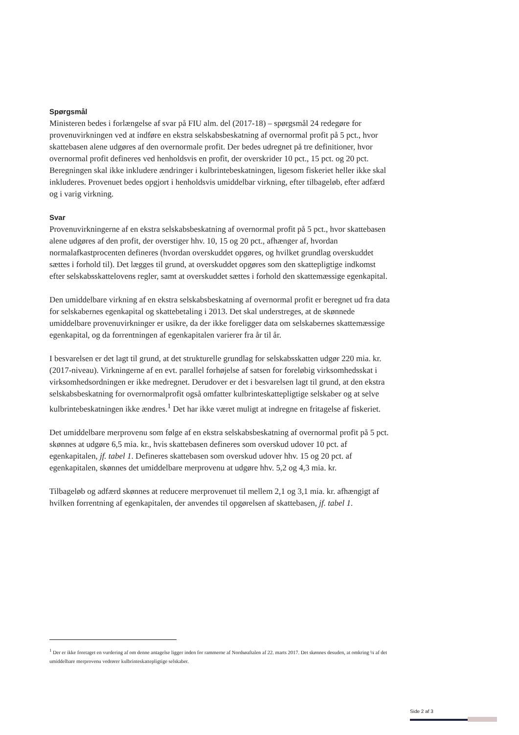Spørgsmål
Ministeren bedes i forlængelse af svar på FIU alm. del (2017-18) – spørgsmål 24 redegøre for provenuvirkningen ved at indføre en ekstra selskabsbeskatning af overnormal profit på 5 pct., hvor skattebasen alene udgøres af den overnormale profit. Der bedes udregnet på tre definitioner, hvor overnormal profit defineres ved henholdsvis en profit, der overskrider 10 pct., 15 pct. og 20 pct. Beregningen skal ikke inkludere ændringer i kulbrintebeskatningen, ligesom fiskeriet heller ikke skal inkluderes. Provenuet bedes opgjort i henholdsvis umiddelbar virkning, efter tilbageløb, efter adfærd og i varig virkning.
Svar
Provenuvirkningerne af en ekstra selskabsbeskatning af overnormal profit på 5 pct., hvor skattebasen alene udgøres af den profit, der overstiger hhv. 10, 15 og 20 pct., afhænger af, hvordan normalafkastprocenten defineres (hvordan overskuddet opgøres, og hvilket grundlag overskuddet sættes i forhold til). Det lægges til grund, at overskuddet opgøres som den skattepligtige indkomst efter selskabsskattelovens regler, samt at overskuddet sættes i forhold den skattemæssige egenkapital.
Den umiddelbare virkning af en ekstra selskabsbeskatning af overnormal profit er beregnet ud fra data for selskabernes egenkapital og skattebetaling i 2013. Det skal understreges, at de skønnede umiddelbare provenuvirkninger er usikre, da der ikke foreligger data om selskabernes skattemæssige egenkapital, og da forrentningen af egenkapitalen varierer fra år til år.
I besvarelsen er det lagt til grund, at det strukturelle grundlag for selskabsskatten udgør 220 mia. kr. (2017-niveau). Virkningerne af en evt. parallel forhøjelse af satsen for foreløbig virksomhedsskat i virksomhedsordningen er ikke medregnet. Derudover er det i besvarelsen lagt til grund, at den ekstra selskabsbeskatning for overnormalprofit også omfatter kulbrinteskattepligtige selskaber og at selve kulbrintebeskatningen ikke ændres.<sup>1</sup> Det har ikke været muligt at indregne en fritagelse af fiskeriet.
Det umiddelbare merprovenu som følge af en ekstra selskabsbeskatning af overnormal profit på 5 pct. skønnes at udgøre 6,5 mia. kr., hvis skattebasen defineres som overskud udover 10 pct. af egenkapitalen, jf. tabel 1. Defineres skattebasen som overskud udover hhv. 15 og 20 pct. af egenkapitalen, skønnes det umiddelbare merprovenu at udgøre hhv. 5,2 og 4,3 mia. kr.
Tilbageløb og adfærd skønnes at reducere merprovenuet til mellem 2,1 og 3,1 mia. kr. afhængigt af hvilken forrentning af egenkapitalen, der anvendes til opgørelsen af skattebasen, jf. tabel 1.
<sup>1</sup> Der er ikke foretaget en vurdering af om denne antagelse ligger inden for rammerne af Nordsøaftalen af 22. marts 2017. Det skønnes desuden, at omkring ¼ af det umiddelbare merprovenu vedrører kulbrinteskattepligtige selskaber.
Side 2 af 3